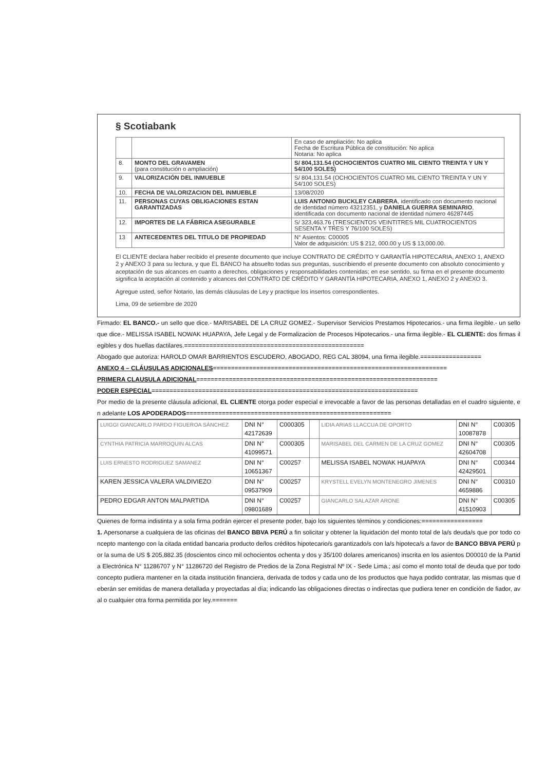§ Scotiabank
| | | En caso de ampliación: No aplica Fecha de Escritura Pública de constitución: No aplica Notaria: No aplica |
| 8. | MONTO DEL GRAVAMEN (para constitución o ampliación) | S/ 804,131.54 (OCHOCIENTOS CUATRO MIL CIENTO TREINTA Y UN Y 54/100 SOLES) |
| 9. | VALORIZACIÓN DEL INMUEBLE | S/ 804,131.54 (OCHOCIENTOS CUATRO MIL CIENTO TREINTA Y UN Y 54/100 SOLES) |
| 10. | FECHA DE VALORIZACION DEL INMUEBLE | 13/08/2020 |
| 11. | PERSONAS CUYAS OBLIGACIONES ESTAN GARANTIZADAS | LUIS ANTONIO BUCKLEY CABRERA , identificado con documento nacional de identidad número 43212351, y DANIELA GUERRA SEMINARIO , identificada con documento nacional de identidad número 46287445 |
| 12. | IMPORTES DE LA FÁBRICA ASEGURABLE | S/ 323,463.76 (TRESCIENTOS VEINTITRES MIL CUATROCIENTOS SESENTA Y TRES Y 76/100 SOLES) |
| 13 | ANTECEDENTES DEL TITULO DE PROPIEDAD | N° Asientos: C00005 Valor de adquisición: US $ 212, 000.00 y US $ 13,000.00. |
El CLIENTE declara haber recibido el presente documento que incluye CONTRATO DE CRÉDITO Y GARANTÍA HIPOTECARIA, ANEXO 1, ANEXO 2 y ANEXO 3 para su lectura, y que EL BANCO ha absuelto todas sus preguntas, suscribiendo el presente documento con absoluto conocimiento y aceptación de sus alcances en cuanto a derechos, obligaciones y responsabilidades contenidas; en ese sentido, su firma en el presente documento significa la aceptación al contenido y alcances del CONTRATO DE CRÉDITO Y GARANTÍA HIPOTECARIA, ANEXO 1, ANEXO 2 y ANEXO 3.
Agregue usted, señor Notario, las demás cláusulas de Ley y practique los insertos correspondientes.
Lima, 09 de setiembre de 2020
Firmado: EL BANCO.- un sello que dice.- MARISABEL DE LA CRUZ GOMEZ.- Supervisor Servicios Prestamos Hipotecarios.- una firma ilegible.- un sello que dice.- MELISSA ISABEL NOWAK HUAPAYA, Jefe Legal y de Formalizacion de Procesos Hipotecarios.- una firma ilegible.- EL CLIENTE: dos firmas ilegibles y dos huellas dactilares.==================================================
Abogado que autoriza: HAROLD OMAR BARRIENTOS ESCUDERO, ABOGADO, REG CAL 38094, una firma ilegible.=================
ANEXO 4 – CLÁUSULAS ADICIONALES=================================================================
PRIMERA CLAUSULA ADICIONAL===================================================================
PODER ESPECIAL==========================================================================
Por medio de la presente cláusula adicional, EL CLIENTE otorga poder especial e irrevocable a favor de las personas detalladas en el cuadro siguiente, en adelante LOS APODERADOS=========================================================
| LUIGGI GIANCARLO PARDO FIGUEROA SÁNCHEZ | DNI N° 42172639 | C000305 | | LIDIA ARIAS LLACCUA DE OPORTO | DNI N° 10087878 | C00305 |
| CYNTHIA PATRICIA MARROQUIN ALCAS | DNI N° 41099571 | C000305 | | MARISABEL DEL CARMEN DE LA CRUZ GOMEZ | DNI N° 42604708 | C00305 |
| LUIS ERNESTO RODRIGUEZ SAMANEZ | DNI N° 10651367 | C00257 | | MELISSA ISABEL NOWAK HUAPAYA | DNI N° 42429501 | C00344 |
| KAREN JESSICA VALERA VALDIVIEZO | DNI N° 09537909 | C00257 | | KRYSTELL EVELYN MONTENEGRO JIMENES | DNI N° 4659886 | C00310 |
| PEDRO EDGAR ANTON MALPARTIDA | DNI N° 09801689 | C00257 | | GIANCARLO SALAZAR ARONE | DNI N° 41510903 | C00305 |
Quienes de forma indistinta y a sola firma podrán ejercer el presente poder, bajo los siguientes términos y condiciones:=================
1. Apersonarse a cualquiera de las oficinas del BANCO BBVA PERÚ a fin solicitar y obtener la liquidación del monto total de la/s deuda/s que por todo concepto mantengo con la citada entidad bancaria producto de/los créditos hipotecario/s garantizado/s con la/s hipoteca/s a favor de BANCO BBVA PERÚ por la suma de US $ 205,882.35 (doscientos cinco mil ochocientos ochenta y dos y 35/100 dolares americanos) inscrita en los asientos D00010 de la Partida Electrónica N° 11286707 y N° 11286720 del Registro de Predios de la Zona Registral Nº IX - Sede Lima.; así como el monto total de deuda que por todo concepto pudiera mantener en la citada institución financiera, derivada de todos y cada uno de los productos que haya podido contratar, las mismas que deberán ser emitidas de manera detallada y proyectadas al día; indicando las obligaciones directas o indirectas que pudiera tener en condición de fiador, aval o cualquier otra forma permitida por ley.=======